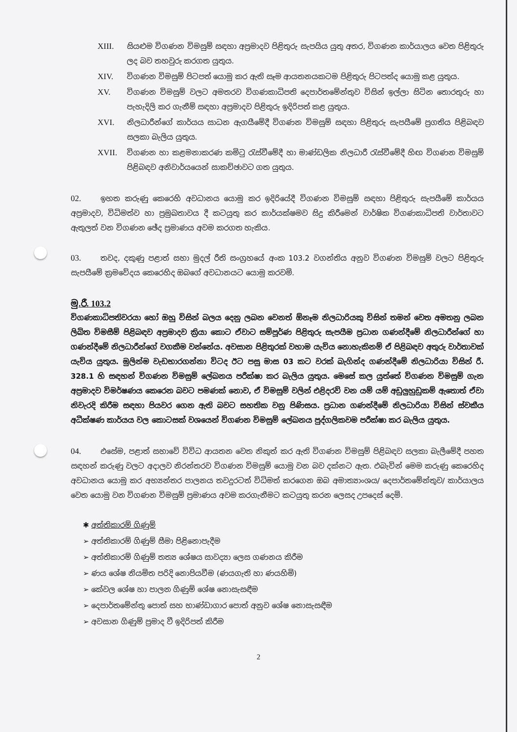XIII. සියළුම විගණන විමසුම් සඳහා අප්‍රමාදව පිළිතුරු සැපයිය යුතු අතර, විගණන කාර්යාලය වෙත පිළිතුරු ලද බව තහවුරු කරගත යුතුය.
XIV. විගණන විමසුම් පිටපත් යොමු කර ඇති සෑම ආයතනයකටම පිළිතුරු පිටපත්ද යොමු කළ යුතුය.
XV. විගණන විමසුම් වලට අමතරව විගණකාධිපති දෙපාර්තමේන්තුව විසින් ඉල්ලා සිටින තොරතුරු හා පැහැදිලි කර ගැනීම් සඳහා අප්‍රමාදව පිළිතුරු ඉදිරිපත් කළ යුතුය.
XVI. නිලධාරීන්ගේ කාර්යය සාධන ඇගයීමේදී විගණන විමසුම් සඳහා පිළිතුරු සැපයීමේ ප්‍රගතිය පිළිබඳව සලකා බැලිය යුතුය.
XVII. විගණන හා කළමනාකරණ කමිටු රැස්වීමේදී හා මාණ්ඩලික නිලධාරී රැස්වීමේදී හිඟ විගණන විමසුම් පිළිබඳව අනිවාර්යයෙන් සාකච්ඡාවට ගත යුතුය.
02. ඉහත කරුණු කෙරෙහි අවධානය යොමු කර ඉදිරියේදී විගණන විමසුම් සඳහා පිළිතුරු සැපයීමේ කාර්යය අප්‍රමාදව, විධිමත්ව හා ප්‍රමුඛතාවය දී කටයුතු කර කාර්යක්ෂමව සිදු කිරීමෙන් වාර්ෂික විගණකාධිපති වාර්තාවට ඇතුලත් වන විගණන ඡේද ප්‍රමාණය අවම කරගත හැකිය.
03. තවද, දකුණු පළාත් සභා මුදල් රීති සංග්‍රහයේ අංක 103.2 වගන්තිය අනුව විගණන විමසුම් වලට පිළිතුරු සැපයීමේ ක්‍රමවේදය කෙරෙහිද ඔබගේ අවධානයට යොමු කරවමි.
මු.රී. 103.2
විගණකාධිපතිවරයා හෝ ඔහු විසින් බලය දෙනු ලබන වෙනත් ඕනෑම නිලධාරියකු විසින් තමන් වෙත අමතනු ලබන ලිඛිත විමසීම් පිළිබඳව අප්‍රමාදව ක්‍රියා කොට ඒවාට සම්පූර්ණ පිළිතුරු සැපයීම ප්‍රධාන ගණන්දීමේ නිලධාරීන්ගේ හා ගණන්දීමේ නිලධාරීන්ගේ වගකීම වන්නේය. අවසාන පිළිතුරක් වහාම යැවිය නොහැකිනම් ඒ පිළිබඳව අතුරු වාර්තාවක් යැවිය යුතුය. මුලින්ම වැඩභාරගන්නා විටද ඊට පසු මාස 03 කට වරක් බැගින්ද ගණන්දීමේ නිලධාරියා විසින් රී. 328.1 හි සඳහන් විගණන විමසුම් ලේඛනය පරීක්ෂා කර බැලිය යුතුය. මෙසේ කල යුත්තේ විගණන විමසුම් ගැන අප්‍රමාදව විමර්ෂණය කෙරෙන බවට පමණක් නොව, ඒ විමසුම් වලින් එළිදරව් වන යම් යම් අඩුලුහුඩුකම් ඇතොත් ඒවා නිවැරදි කිරීම සඳහා පියවර ගෙන ඇති බවට සහතික වනු පිණිසය. ප්‍රධාන ගණන්දීමේ නිලධාරියා විසින් ස්වකීය අධීක්ෂණ කාර්යය වල කොටසක් වශයෙන් විගණන විමසුම් ලේඛනය පුද්ගලිකවම පරීක්ෂා කර බැලිය යුතුය.
04. එසේම, පළාත් සභාවේ විවිධ ආයතන වෙත නිකුත් කර ඇති විගණන විමසුම් පිළිබඳව සලකා බැලීමේදී පහත සඳහන් කරුණු වලට අදාලව නිරන්තරව විගණන විමසුම් යොමු වන බව දක්නට ඇත. එබැවින් මෙම කරුණු කෙරෙහිද අවධානය යොමු කර අභ්‍යන්තර පාලනය තවදුරටත් විධිමත් කරගෙන ඔබ අමාත්‍යාංශය/ දෙපාර්තමේන්තුව/ කාර්යාලය වෙත යොමු වන විගණන විමසුම් ප්‍රමාණය අවම කරගැනීමට කටයුතු කරන ලෙසද උපදෙස් දෙමි.
✱ අත්තිකාරම් ගිණුම්
➢ අත්තිකාරම් ගිණුම් සීමා පිළිනොපැදීම
➢ අත්තිකාරම් ගිණුම් තත්‍ය ශේෂය සාවද්‍යා ලෙස ගණනය කිරීම
➢ ණය ශේෂ නියමිත පරිදි නොපියවීම (ණයගැති හා ණයහිමි)
➢ කේවල ශේෂ හා පාලන ගිණුම් ශේෂ නොසැසඳීම
➢ දෙපාර්තමේන්තු පොත් සහ භාණ්ඩාගාර පොත් අනුව ශේෂ නොසැසඳීම
➢ අවසාන ගිණුම් ප්‍රමාද වී ඉදිරිපත් කිරීම
2